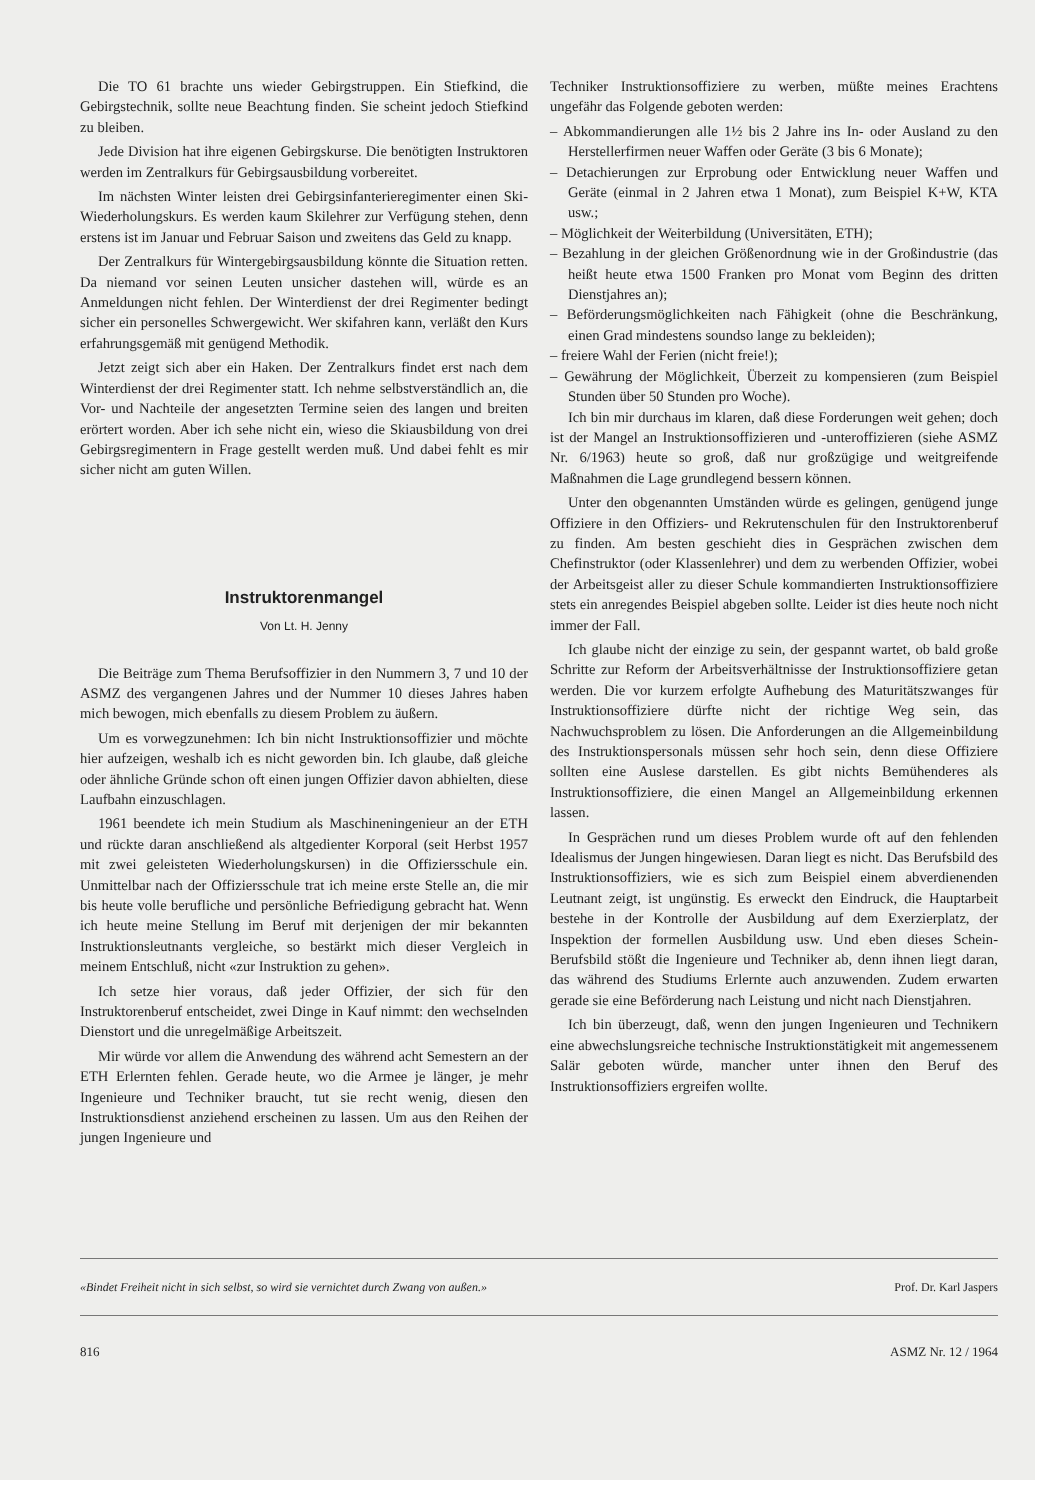Die TO 61 brachte uns wieder Gebirgstruppen. Ein Stiefkind, die Gebirgstechnik, sollte neue Beachtung finden. Sie scheint jedoch Stiefkind zu bleiben.
Jede Division hat ihre eigenen Gebirgskurse. Die benötigten Instruktoren werden im Zentralkurs für Gebirgsausbildung vorbereitet.
Im nächsten Winter leisten drei Gebirgsinfanterieregimenter einen Ski-Wiederholungskurs. Es werden kaum Skilehrer zur Verfügung stehen, denn erstens ist im Januar und Februar Saison und zweitens das Geld zu knapp.
Der Zentralkurs für Wintergebirgsausbildung könnte die Situation retten. Da niemand vor seinen Leuten unsicher dastehen will, würde es an Anmeldungen nicht fehlen. Der Winterdienst der drei Regimenter bedingt sicher ein personelles Schwergewicht. Wer skifahren kann, verläßt den Kurs erfahrungsgemäß mit genügend Methodik.
Jetzt zeigt sich aber ein Haken. Der Zentralkurs findet erst nach dem Winterdienst der drei Regimenter statt. Ich nehme selbstverständlich an, die Vor- und Nachteile der angesetzten Termine seien des langen und breiten erörtert worden. Aber ich sehe nicht ein, wieso die Skiausbildung von drei Gebirgsregimentern in Frage gestellt werden muß. Und dabei fehlt es mir sicher nicht am guten Willen.
Instruktorenmangel
Von Lt. H. Jenny
Die Beiträge zum Thema Berufsoffizier in den Nummern 3, 7 und 10 der ASMZ des vergangenen Jahres und der Nummer 10 dieses Jahres haben mich bewogen, mich ebenfalls zu diesem Problem zu äußern.
Um es vorwegzunehmen: Ich bin nicht Instruktionsoffizier und möchte hier aufzeigen, weshalb ich es nicht geworden bin. Ich glaube, daß gleiche oder ähnliche Gründe schon oft einen jungen Offizier davon abhielten, diese Laufbahn einzuschlagen.
1961 beendete ich mein Studium als Maschineningenieur an der ETH und rückte daran anschließend als altgedienter Korporal (seit Herbst 1957 mit zwei geleisteten Wiederholungskursen) in die Offiziersschule ein. Unmittelbar nach der Offiziersschule trat ich meine erste Stelle an, die mir bis heute volle berufliche und persönliche Befriedigung gebracht hat. Wenn ich heute meine Stellung im Beruf mit derjenigen der mir bekannten Instruktionsleutnants vergleiche, so bestärkt mich dieser Vergleich in meinem Entschluß, nicht «zur Instruktion zu gehen».
Ich setze hier voraus, daß jeder Offizier, der sich für den Instruktorenberuf entscheidet, zwei Dinge in Kauf nimmt: den wechselnden Dienstort und die unregelmäßige Arbeitszeit.
Mir würde vor allem die Anwendung des während acht Semestern an der ETH Erlernten fehlen. Gerade heute, wo die Armee je länger, je mehr Ingenieure und Techniker braucht, tut sie recht wenig, diesen den Instruktionsdienst anziehend erscheinen zu lassen. Um aus den Reihen der jungen Ingenieure und
Techniker Instruktionsoffiziere zu werben, müßte meines Erachtens ungefähr das Folgende geboten werden:
– Abkommandierungen alle 1½ bis 2 Jahre ins In- oder Ausland zu den Herstellerfirmen neuer Waffen oder Geräte (3 bis 6 Monate);
– Detachierungen zur Erprobung oder Entwicklung neuer Waffen und Geräte (einmal in 2 Jahren etwa 1 Monat), zum Beispiel K+W, KTA usw.;
– Möglichkeit der Weiterbildung (Universitäten, ETH);
– Bezahlung in der gleichen Größenordnung wie in der Großindustrie (das heißt heute etwa 1500 Franken pro Monat vom Beginn des dritten Dienstjahres an);
– Beförderungsmöglichkeiten nach Fähigkeit (ohne die Beschränkung, einen Grad mindestens soundso lange zu bekleiden);
– freiere Wahl der Ferien (nicht freie!);
– Gewährung der Möglichkeit, Überzeit zu kompensieren (zum Beispiel Stunden über 50 Stunden pro Woche).
Ich bin mir durchaus im klaren, daß diese Forderungen weit gehen; doch ist der Mangel an Instruktionsoffizieren und -unteroffizieren (siehe ASMZ Nr. 6/1963) heute so groß, daß nur großzügige und weitgreifende Maßnahmen die Lage grundlegend bessern können.
Unter den obgenannten Umständen würde es gelingen, genügend junge Offiziere in den Offiziers- und Rekrutenschulen für den Instruktorenberuf zu finden. Am besten geschieht dies in Gesprächen zwischen dem Chefinstruktor (oder Klassenlehrer) und dem zu werbenden Offizier, wobei der Arbeitsgeist aller zu dieser Schule kommandierten Instruktionsoffiziere stets ein anregendes Beispiel abgeben sollte. Leider ist dies heute noch nicht immer der Fall.
Ich glaube nicht der einzige zu sein, der gespannt wartet, ob bald große Schritte zur Reform der Arbeitsverhältnisse der Instruktionsoffiziere getan werden. Die vor kurzem erfolgte Aufhebung des Maturitätszwanges für Instruktionsoffiziere dürfte nicht der richtige Weg sein, das Nachwuchsproblem zu lösen. Die Anforderungen an die Allgemeinbildung des Instruktionspersonals müssen sehr hoch sein, denn diese Offiziere sollten eine Auslese darstellen. Es gibt nichts Bemühenderes als Instruktionsoffiziere, die einen Mangel an Allgemeinbildung erkennen lassen.
In Gesprächen rund um dieses Problem wurde oft auf den fehlenden Idealismus der Jungen hingewiesen. Daran liegt es nicht. Das Berufsbild des Instruktionsoffiziers, wie es sich zum Beispiel einem abverdienenden Leutnant zeigt, ist ungünstig. Es erweckt den Eindruck, die Hauptarbeit bestehe in der Kontrolle der Ausbildung auf dem Exerzierplatz, der Inspektion der formellen Ausbildung usw. Und eben dieses Schein-Berufsbild stößt die Ingenieure und Techniker ab, denn ihnen liegt daran, das während des Studiums Erlernte auch anzuwenden. Zudem erwarten gerade sie eine Beförderung nach Leistung und nicht nach Dienstjahren.
Ich bin überzeugt, daß, wenn den jungen Ingenieuren und Technikern eine abwechslungsreiche technische Instruktionstätigkeit mit angemessenem Salär geboten würde, mancher unter ihnen den Beruf des Instruktionsoffiziers ergreifen wollte.
«Bindet Freiheit nicht in sich selbst, so wird sie vernichtet durch Zwang von außen.» Prof. Dr. Karl Jaspers
816 ASMZ Nr. 12 / 1964